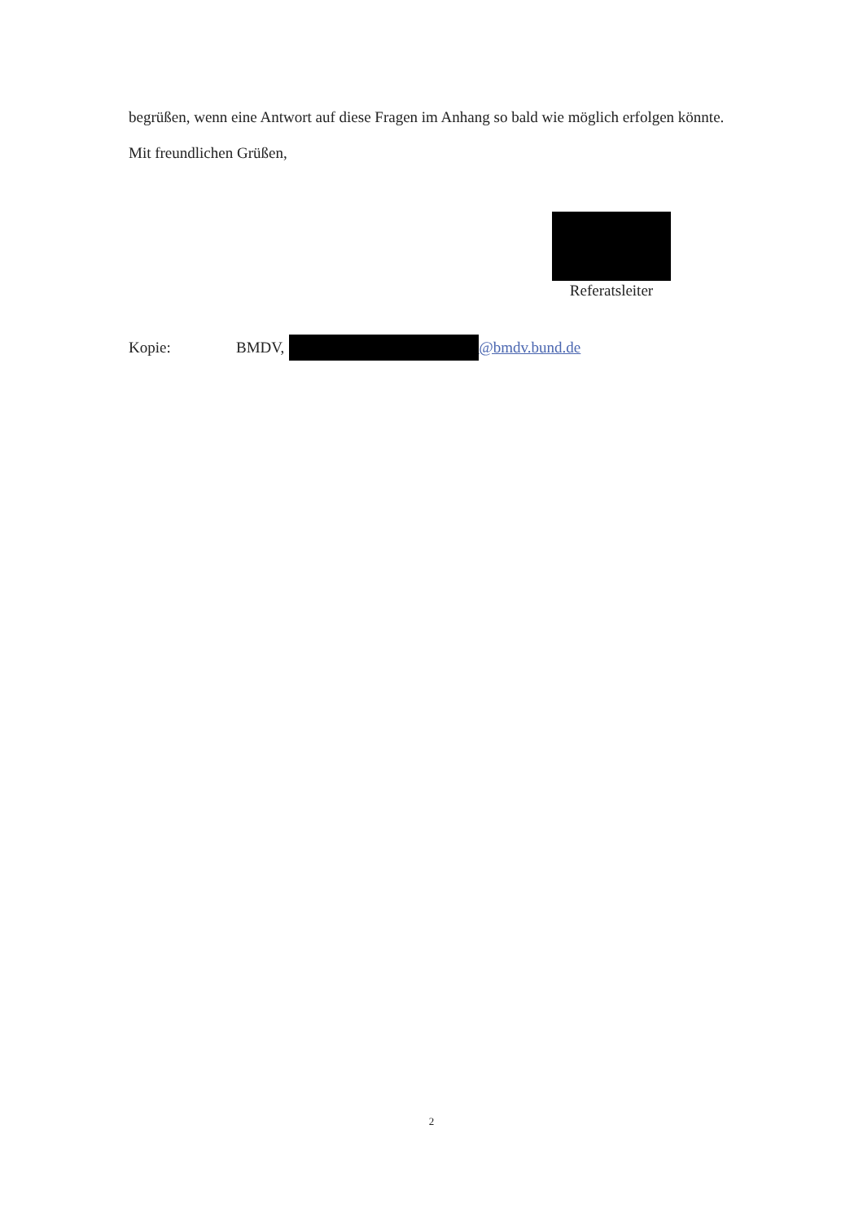begrüßen, wenn eine Antwort auf diese Fragen im Anhang so bald wie möglich erfolgen könnte.
Mit freundlichen Grüßen,
Referatsleiter
Kopie: BMDV, @bmdv.bund.de
2